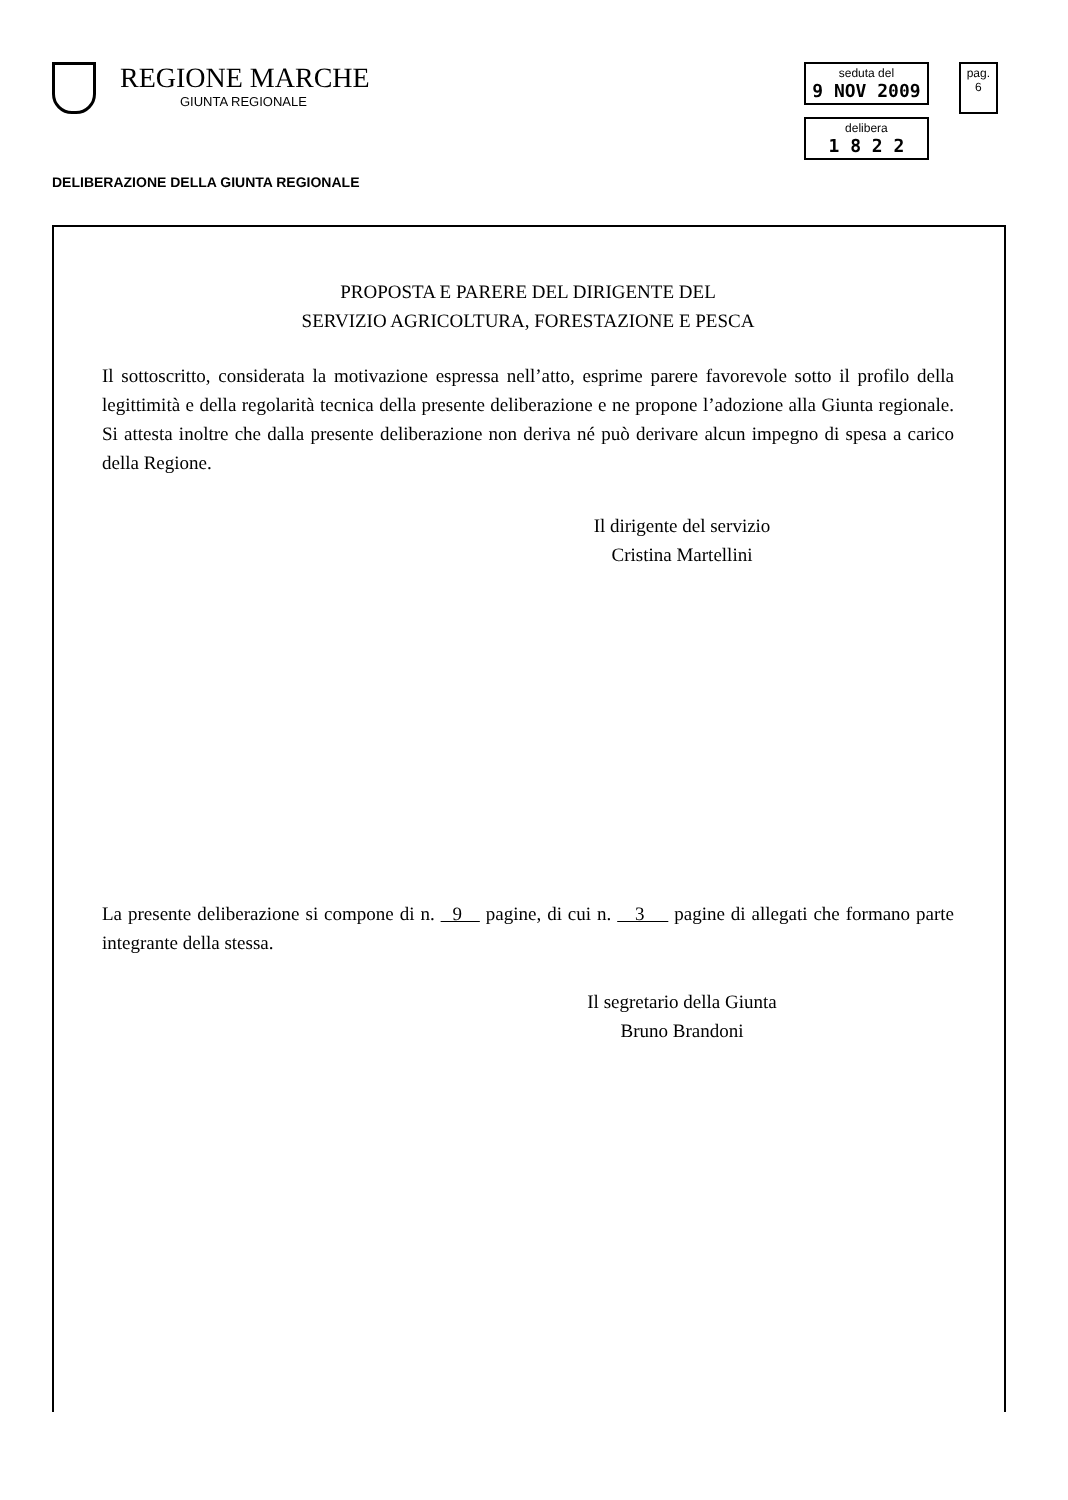REGIONE MARCHE
GIUNTA REGIONALE
seduta del
9 NOV 2009
delibera
1 8 2 2
pag.
6
DELIBERAZIONE DELLA GIUNTA REGIONALE
PROPOSTA E PARERE DEL DIRIGENTE DEL
SERVIZIO AGRICOLTURA, FORESTAZIONE E PESCA
Il sottoscritto, considerata la motivazione espressa nell’atto, esprime parere favorevole sotto il profilo della legittimità e della regolarità tecnica della presente deliberazione e ne propone l’adozione alla Giunta regionale. Si attesta inoltre che dalla presente deliberazione non deriva né può derivare alcun impegno di spesa a carico della Regione.
Il dirigente del servizio
Cristina Martellini
La presente deliberazione si compone di n. 9 pagine, di cui n. 3 pagine di allegati che formano parte integrante della stessa.
Il segretario della Giunta
Bruno Brandoni